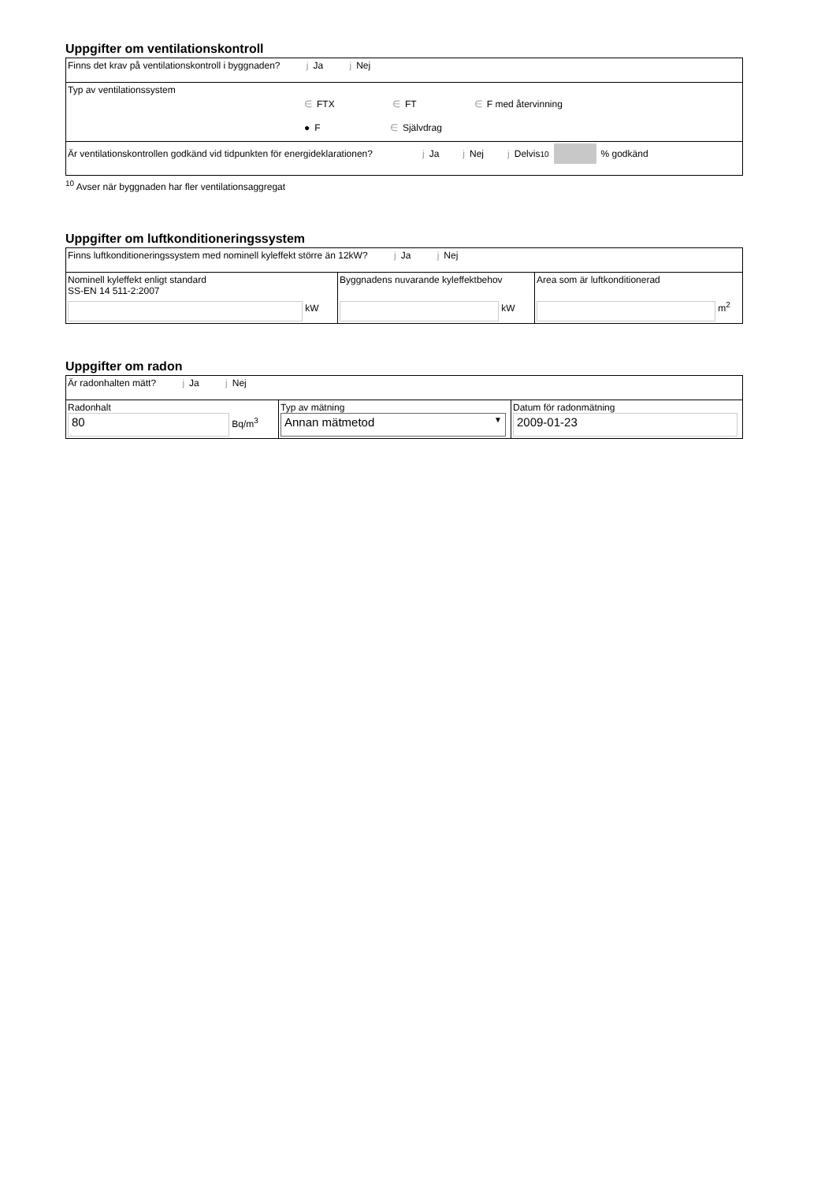Uppgifter om ventilationskontroll
| Finns det krav på ventilationskontroll i byggnaden? j Ja j Nej |
| Typ av ventilationssystem ∈ FTX ∈ FT ∈ F med återvinning ● F ∈ Självdrag |
| Är ventilationskontrollen godkänd vid tidpunkten för energideklarationen? j Ja j Nej j Delvis <sup>10</sup> % godkänd |
<sup>10</sup> Avser när byggnaden har fler ventilationsaggregat
Uppgifter om luftkonditioneringssystem
| Finns luftkonditioneringssystem med nominell kyleffekt större än 12kW? j Ja j Nej | | |
| Nominell kyleffekt enligt standard SS-EN 14 511-2:2007 kW | Byggnadens nuvarande kyleffektbehov kW | Area som är luftkonditionerad m<sup>2</sup> |
Uppgifter om radon
| Är radonhalten mätt? j Ja j Nej | | |
| Radonhalt 80 Bq/m<sup>3</sup> | Typ av mätning Annan mätmetod ▼ | Datum för radonmätning 2009-01-23 |